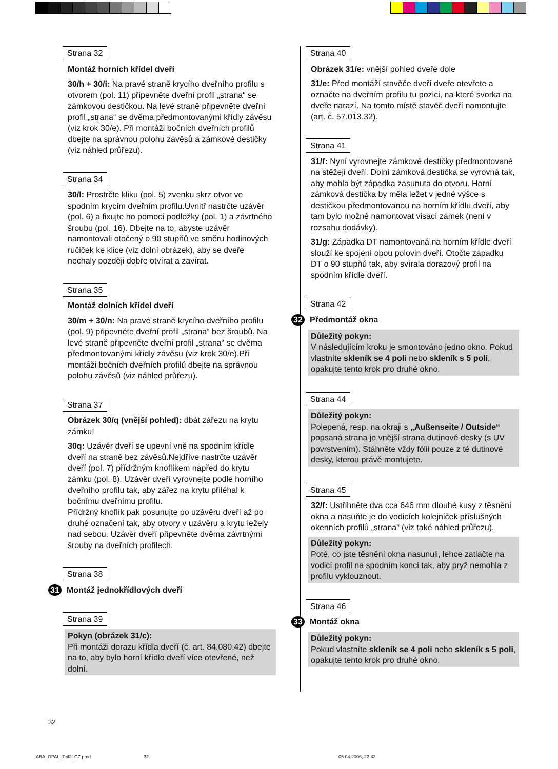Strana 32
Montáž horních křídel dveří
30/h + 30/i: Na pravé straně krycího dveřního profilu s otvorem (pol. 11) připevněte dveřní profil „strana“ se zámkovou destičkou. Na levé straně připevněte dveřní profil „strana“ se dvěma předmontovanými křídly závěsu (viz krok 30/e). Při montáži bočních dveřních profilů dbejte na správnou polohu závěsů a zámkové destičky (viz náhled průřezu).
Strana 34
30/l: Prostrčte kliku (pol. 5) zvenku skrz otvor ve spodním krycím dveřním profilu.Uvnitř nastrčte uzávěr (pol. 6) a fixujte ho pomocí podložky (pol. 1) a závrtného šroubu (pol. 16). Dbejte na to, abyste uzávěr namontovali otočený o 90 stupňů ve směru hodinových ručiček ke klice (viz dolní obrázek), aby se dveře nechaly později dobře otvírat a zavírat.
Strana 35
Montáž dolních křídel dveří
30/m + 30/n: Na pravé straně krycího dveřního profilu (pol. 9) připevněte dveřní profil „strana“ bez šroubů. Na levé straně připevněte dveřní profil „strana“ se dvěma předmontovanými křídly závěsu (viz krok 30/e).Při montáži bočních dveřních profilů dbejte na správnou polohu závěsů (viz náhled průřezu).
Strana 37
Obrázek 30/q (vnější pohled): dbát zářezu na krytu zámku!
30q: Uzávěr dveří se upevní vně na spodním křídle dveří na straně bez závěsů.Nejdříve nastrčte uzávěr dveří (pol. 7) přídržným knoflíkem napřed do krytu zámku (pol. 8). Uzávěr dveří vyrovnejte podle horního dveřního profilu tak, aby zářez na krytu přiléhal k bočnímu dveřnímu profilu.
Přídržný knoflík pak posunujte po uzávěru dveří až po druhé označení tak, aby otvory v uzávěru a krytu ležely nad sebou. Uzávěr dveří připevněte dvěma závrtnými šrouby na dveřních profilech.
Strana 38
31 Montáž jednokřídlových dveří
Strana 39
Pokyn (obrázek 31/c):
Při montáži dorazu křídla dveří (č. art. 84.080.42) dbejte na to, aby bylo horní křídlo dveří více otevřené, než dolní.
Strana 40
Obrázek 31/e: vnější pohled dveře dole
31/e: Před montáží stavěče dveří dveře otevřete a označte na dveřním profilu tu pozici, na které svorka na dveře narazí. Na tomto místě stavěč dveří namontujte (art. č. 57.013.32).
Strana 41
31/f: Nyní vyrovnejte zámkové destičky předmontované na stěžeji dveří. Dolní zámková destička se vyrovná tak, aby mohla být západka zasunuta do otvoru. Horní zámková destička by měla ležet v jedné výšce s destičkou předmontovanou na horním křídlu dveří, aby tam bylo možné namontovat visací zámek (není v rozsahu dodávky).
31/g: Západka DT namontovaná na horním křídle dveří slouží ke spojení obou polovin dveří. Otočte západku DT o 90 stupňů tak, aby svírala dorazový profil na spodním křídle dveří.
Strana 42
32 Předmontáž okna
Důležitý pokyn:
V následujícím kroku je smontováno jedno okno. Pokud vlastníte skleník se 4 poli nebo skleník s 5 poli, opakujte tento krok pro druhé okno.
Strana 44
Důležitý pokyn:
Polepená, resp. na okraji s „Außenseite / Outside“ popsaná strana je vnější strana dutinové desky (s UV povrstvením). Stáhněte vždy fólii pouze z té dutinové desky, kterou právě montujete.
Strana 45
32/f: Ustřihněte dva cca 646 mm dlouhé kusy z těsnění okna a nasuňte je do vodicích kolejniček příslušných okenních profilů „strana“ (viz také náhled průřezu).
Důležitý pokyn:
Poté, co jste těsnění okna nasunuli, lehce zatlačte na vodicí profil na spodním konci tak, aby pryž nemohla z profilu vyklouznout.
Strana 46
33 Montáž okna
Důležitý pokyn:
Pokud vlastníte skleník se 4 poli nebo skleník s 5 poli, opakujte tento krok pro druhé okno.
32
ABA_OPAL_Teil2_CZ.pmd 32 05.04.2006, 22:43